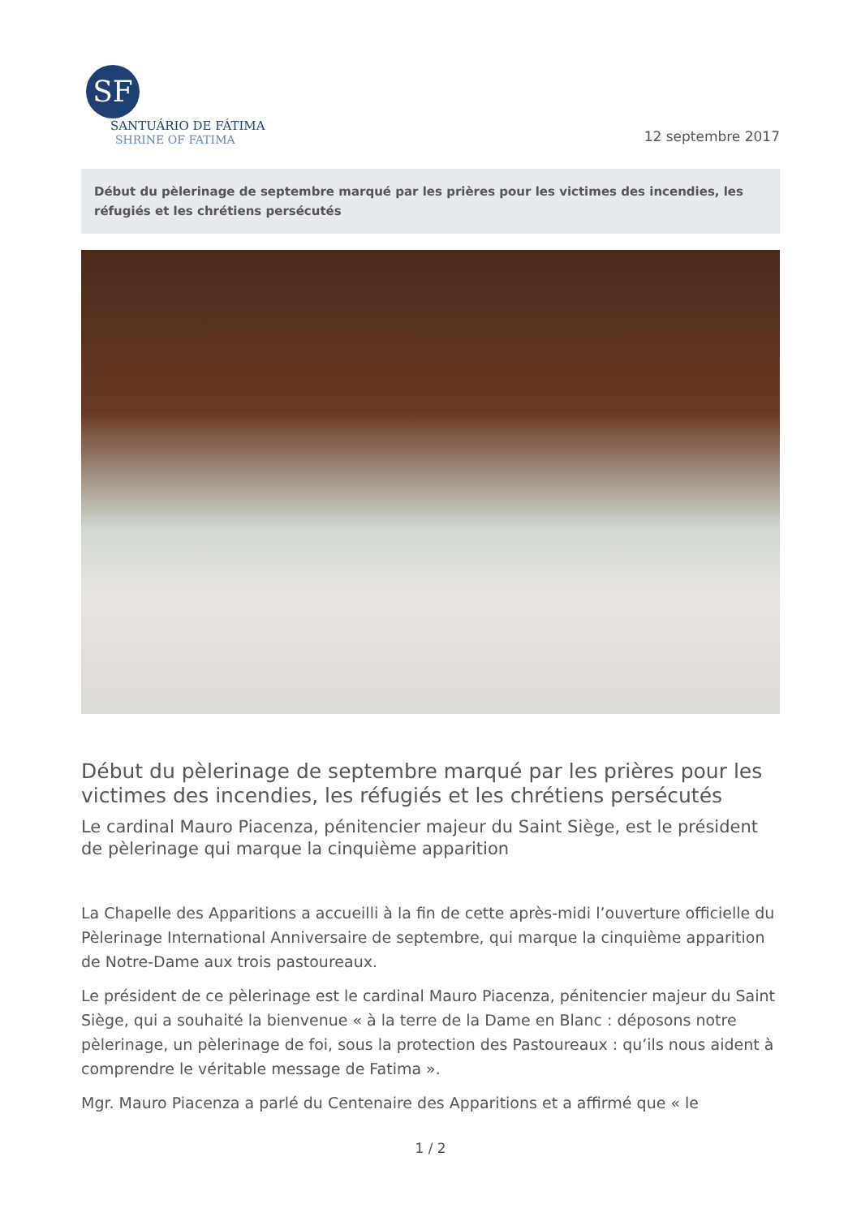SF
SANTUÁRIO DE FÁTIMA
SHRINE OF FATIMA
12 septembre 2017
Début du pèlerinage de septembre marqué par les prières pour les victimes des incendies, les réfugiés et les chrétiens persécutés
Début du pèlerinage de septembre marqué par les prières pour les victimes des incendies, les réfugiés et les chrétiens persécutés
Le cardinal Mauro Piacenza, pénitencier majeur du Saint Siège, est le président de pèlerinage qui marque la cinquième apparition
La Chapelle des Apparitions a accueilli à la fin de cette après-midi l’ouverture officielle du Pèlerinage International Anniversaire de septembre, qui marque la cinquième apparition de Notre-Dame aux trois pastoureaux.
Le président de ce pèlerinage est le cardinal Mauro Piacenza, pénitencier majeur du Saint Siège, qui a souhaité la bienvenue « à la terre de la Dame en Blanc : déposons notre pèlerinage, un pèlerinage de foi, sous la protection des Pastoureaux : qu’ils nous aident à comprendre le véritable message de Fatima ».
Mgr. Mauro Piacenza a parlé du Centenaire des Apparitions et a affirmé que « le
1 / 2